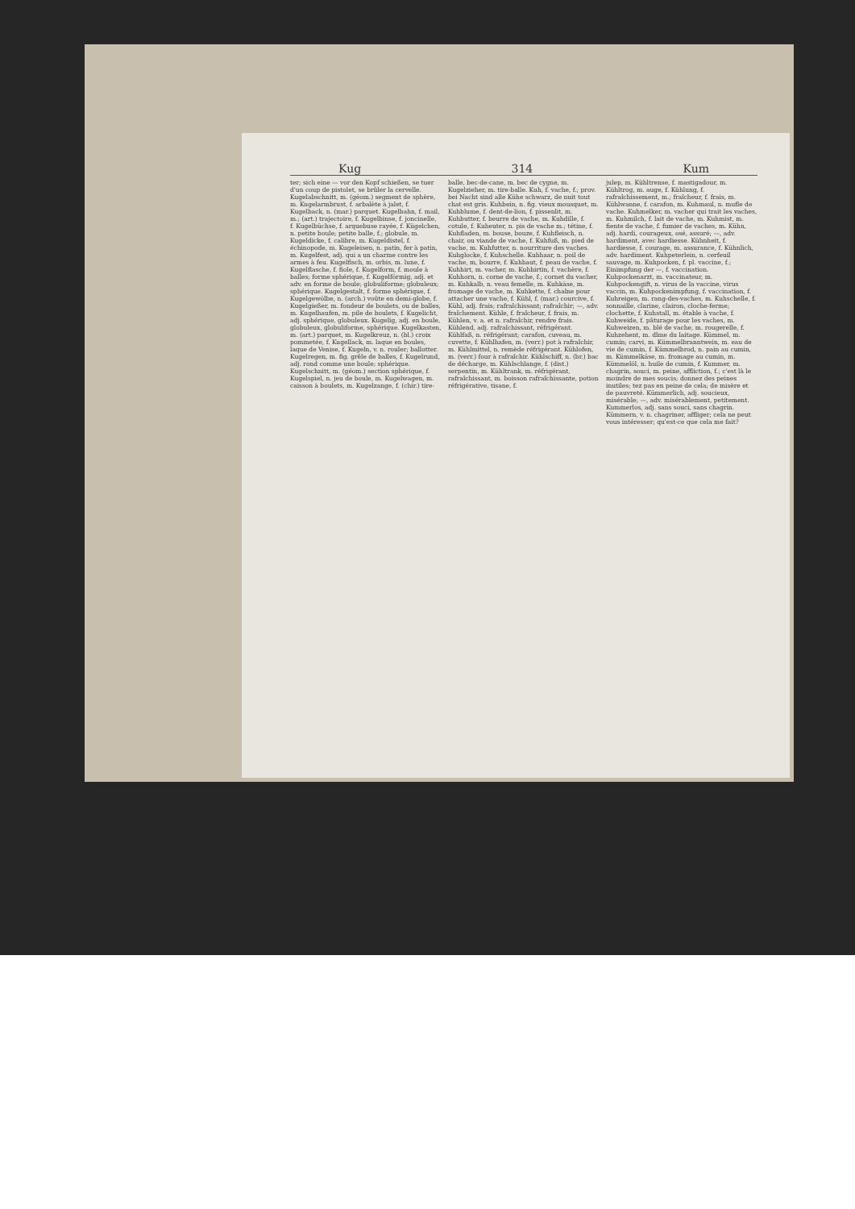Kug 314 Kum
ter; sich eine — vor den Kopf schießen, se tuer d'un coup de pistolet, se brûler la cervelle. Kugelabschnitt, m. (géom.) segment de sphère, m. Kugelarmbrust, f. arbalète à jalet, f. Kugelback, n. (mar.) parquet. Kugelbahn, f. mail, m.; (art.) trajectoire, f. Kugelbinse, f. joncinelle, f. Kugelbüchse, f. arquebuse rayée, f. Kügelchen, n. petite boule; petite balle, f.; globule, m. Kugeldicke, f. calibre, m. Kugeldistel, f. échinopode, m. Kugeleisen, n. patin, fer à patin, m. Kugelfest, adj. qui a un charme contre les armes à feu. Kugelfisch, m. orbis, m. lune, f. Kugelflasche, f. fiole, f. Kugelform, f. moule à balles; forme sphérique, f. Kugelförmig, adj. et adv. en forme de boule; globuliforme; globuleux; sphérique. Kugelgestalt, f. forme sphérique, f. Kugelgewölbe, n. (arch.) voûte en demi-globe, f. Kugelgießer, m. fondeur de boulets, ou de balles, m. Kugelhaufen, m. pile de boulets, f. Kugelicht, adj. sphérique, globuleux. Kugelig, adj. en boule, globuleux, globuliforme, sphérique. Kugelkasten, m. (art.) parquet, m. Kugelkreuz, n. (bl.) croix pommetée, f. Kugellack, m. laque en boules, laque de Venise, f. Kugeln, v. n. rouler; ballotter. Kugelregen, m. fig. grêle de balles, f. Kugelrund, adj. rond comme une boule; sphérique. Kugelschnitt, m. (géom.) section sphérique, f. Kugelspiel, n. jeu de boule, m. Kugelwagen, m. caisson à boulets, m. Kugelzange, f. (chir.) tire-
balle, bec-de-cane, m. bec de cygne, m. Kugelzieher, m. tire-balle. Kuh, f. vache, f.; prov. bei Nacht sind alle Kühe schwarz, de nuit tout chat est gris. Kuhbein, n. fig. vieux mousquet, m. Kuhblume, f. dent-de-lion, f. pissenlit, m. Kuhbutter, f. beurre de vache, m. Kuhdille, f. cotule, f. Kuheuter, n. pis de vache m.; tétine, f. Kuhfladen, m. bouse, bouze, f. Kuhfleisch, n. chair, ou viande de vache, f. Kuhfuß, m. pied de vache, m. Kuhfutter, n. nourriture des vaches. Kuhglocke, f. Kuhschelle. Kuhhaar, n. poil de vache, m, bourre, f. Kuhhaut, f. peau de vache, f. Kuhhirt, m. vacher, m. Kuhhirtin, f. vachère, f. Kuhhorn, n. corne de vache, f.; cornet du vacher, m. Kuhkalb, n. veau femelle, m. Kuhkäse, m. fromage de vache, m. Kuhkette, f. chaîne pour attacher une vache, f. Kühl, f. (mar.) courcive, f. Kühl, adj. frais; rafraîchissant; rafraîchir; —, adv. fraîchement. Kühle, f. fraîcheur, f. frais, m. Kühlen, v. a. et n. rafraîchir, rendre frais. Kühlend, adj. rafraîchissant, réfrigérant. Kühlfaß, n. réfrigérant; carafon, cuveau, m. cuvette, f. Kühlhafen, m. (verr.) pot à rafraîchir, m. Kühlmittel, n. remède réfrigérant. Kühlofen, m. (verr.) four à rafraîchir. Kühlschiff, n. (br.) bac de décharge, m. Kühlschlange, f. (dist.) serpentin, m. Kühltrank, m. réfrigérant, rafraîchissant, m. boisson rafraîchissante, potion réfrigérative, tisane, f.
julep, m. Kühltrense, f. mastigadour, m. Kühltrog, m. auge, f. Kühlung, f. rafraîchissement, m.; fraîcheur, f. frais, m. Kühlwanne, f. carafon, m. Kuhmaul, n. mufle de vache. Kuhmelker, m. vacher qui trait les vaches, m. Kuhmilch, f. lait de vache, m. Kuhmist, m. fiente de vache, f. fumier de vaches, m. Kühn, adj. hardi, courageux, osé, assuré; —, adv. hardiment, avec hardiesse. Kühnheit, f. hardiesse, f. courage, m. assurance, f. Kühnlich, adv. hardiment. Kuhpeterlein, n. cerfeuil sauvage, m. Kuhpocken, f. pl. vaccine, f.; Einimpfung der —, f. vaccination. Kuhpockenarzt, m. vaccinateur, m. Kuhpockengift, n. virus de la vaccine, virus vaccin, m. Kuhpockenimpfung, f. vaccination, f. Kuhreigen, m. rang-des-vaches, m. Kuhschelle, f. sonnaille, clarine, clairon, cloche-ferme; clochette, f. Kuhstall, m. étable à vache, f. Kuhweide, f. pâturage pour les vaches, m. Kuhweizen, m. blé de vache, m. rougerelle, f. Kuhzehent, m. dîme du laitage. Kümmel, m. cumin; carvi, m. Kümmelbranntwein, m. eau de vie de cumin, f. Kümmelbrod, n. pain au cumin, m. Kümmelkäse, m. fromage au cumin, m. Kümmelöl, n. huile de cumin, f. Kummer, m. chagrin, souci, m. peine, affliction, f.; c'est là le moindre de mes soucis; donnez des peines inutiles; tez pas en peine de cela; de misère et de pauvreté. Kümmerlich, adj. soucieux, misérable; —, adv. misérablement, petitement. Kummerlos, adj. sans souci, sans chagrin. Kümmern, v. n. chagriner, affliger; cela ne peut vous intéresser; qu'est-ce que cela me fait?